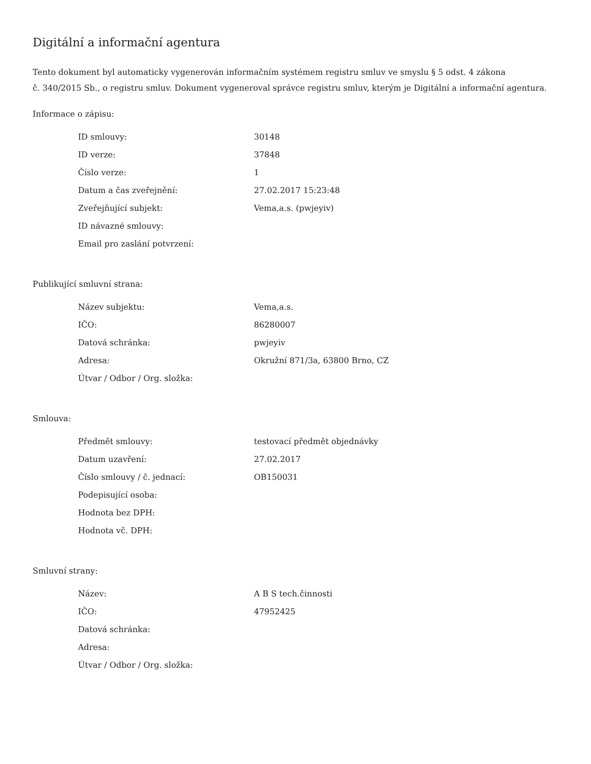Digitální a informační agentura
Tento dokument byl automaticky vygenerován informačním systémem registru smluv ve smyslu § 5 odst. 4 zákona
č. 340/2015 Sb., o registru smluv. Dokument vygeneroval správce registru smluv, kterým je Digitální a informační agentura.
Informace o zápisu:
| ID smlouvy: | 30148 |
| ID verze: | 37848 |
| Číslo verze: | 1 |
| Datum a čas zveřejnění: | 27.02.2017 15:23:48 |
| Zveřejňující subjekt: | Vema,a.s. (pwjeyiv) |
| ID návazné smlouvy: | |
| Email pro zaslání potvrzení: | |
Publikující smluvní strana:
| Název subjektu: | Vema,a.s. |
| IČO: | 86280007 |
| Datová schránka: | pwjeyiv |
| Adresa: | Okružní 871/3a, 63800 Brno, CZ |
| Útvar / Odbor / Org. složka: | |
Smlouva:
| Předmět smlouvy: | testovací předmět objednávky |
| Datum uzavření: | 27.02.2017 |
| Číslo smlouvy / č. jednací: | OB150031 |
| Podepisující osoba: | |
| Hodnota bez DPH: | |
| Hodnota vč. DPH: | |
Smluvní strany:
| Název: | A B S tech.činnosti |
| IČO: | 47952425 |
| Datová schránka: | |
| Adresa: | |
| Útvar / Odbor / Org. složka: | |